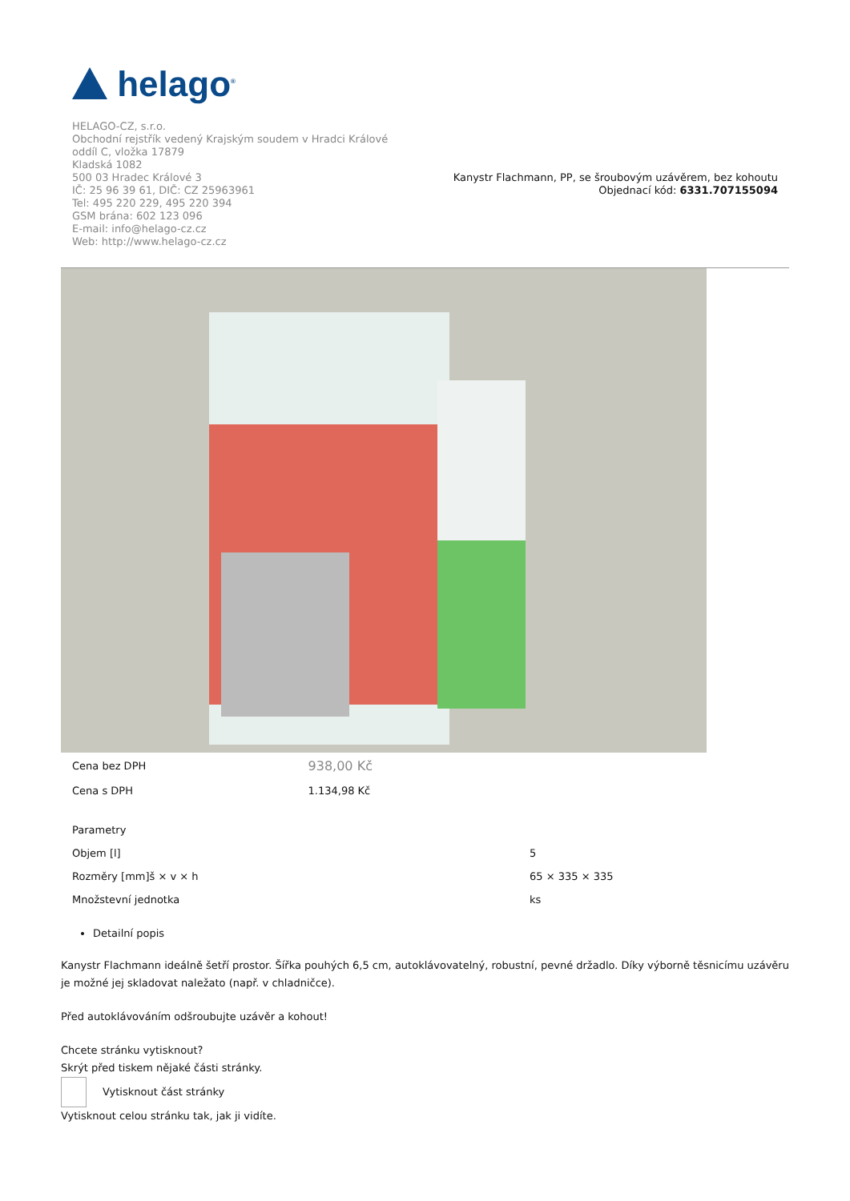helago<sup>®</sup>
HELAGO-CZ, s.r.o.
Obchodní rejstřík vedený Krajským soudem v Hradci Králové
oddíl C, vložka 17879
Kladská 1082
500 03 Hradec Králové 3
IČ: 25 96 39 61, DIČ: CZ 25963961
Tel: 495 220 229, 495 220 394
GSM brána: 602 123 096
E-mail: info@helago-cz.cz
Web: http://www.helago-cz.cz
Kanystr Flachmann, PP, se šroubovým uzávěrem, bez kohoutu
Objednací kód: 6331.707155094
| Cena bez DPH | 938,00 Kč |
| Cena s DPH | 1.134,98 Kč |
| Parametry | |
| Objem [l] | 5 |
| Rozměry [mm]š × v × h | 65 × 335 × 335 |
| Množstevní jednotka | ks |
Detailní popis
Kanystr Flachmann ideálně šetří prostor. Šířka pouhých 6,5 cm, autoklávovatelný, robustní, pevné držadlo. Díky výborně těsnicímu uzávěru je možné jej skladovat naležato (např. v chladničce).
Před autoklávováním odšroubujte uzávěr a kohout!
Chcete stránku vytisknout?
Skrýt před tiskem nějaké části stránky.
Vytisknout část stránky
Vytisknout celou stránku tak, jak ji vidíte.